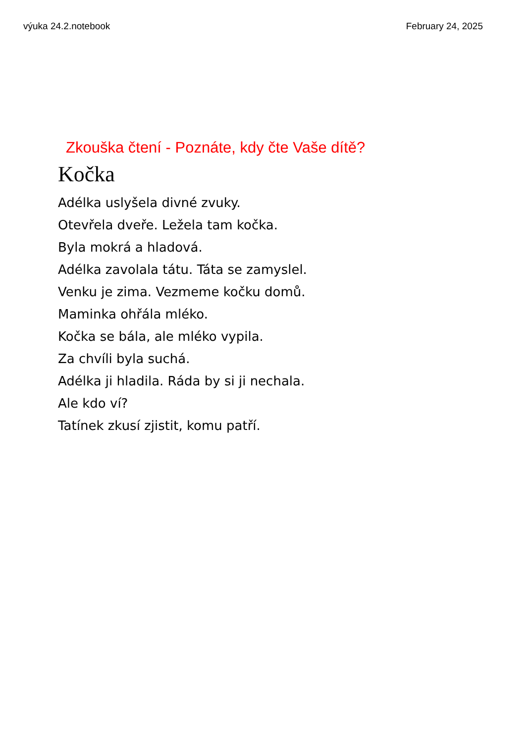výuka 24.2.notebook February 24, 2025
Zkouška čtení - Poznáte, kdy čte Vaše dítě?
Kočka
Adélka uslyšela divné zvuky.
Otevřela dveře. Ležela tam kočka.
Byla mokrá a hladová.
Adélka zavolala tátu. Táta se zamyslel.
Venku je zima. Vezmeme kočku domů.
Maminka ohřála mléko.
Kočka se bála, ale mléko vypila.
Za chvíli byla suchá.
Adélka ji hladila. Ráda by si ji nechala.
Ale kdo ví?
Tatínek zkusí zjistit, komu patří.